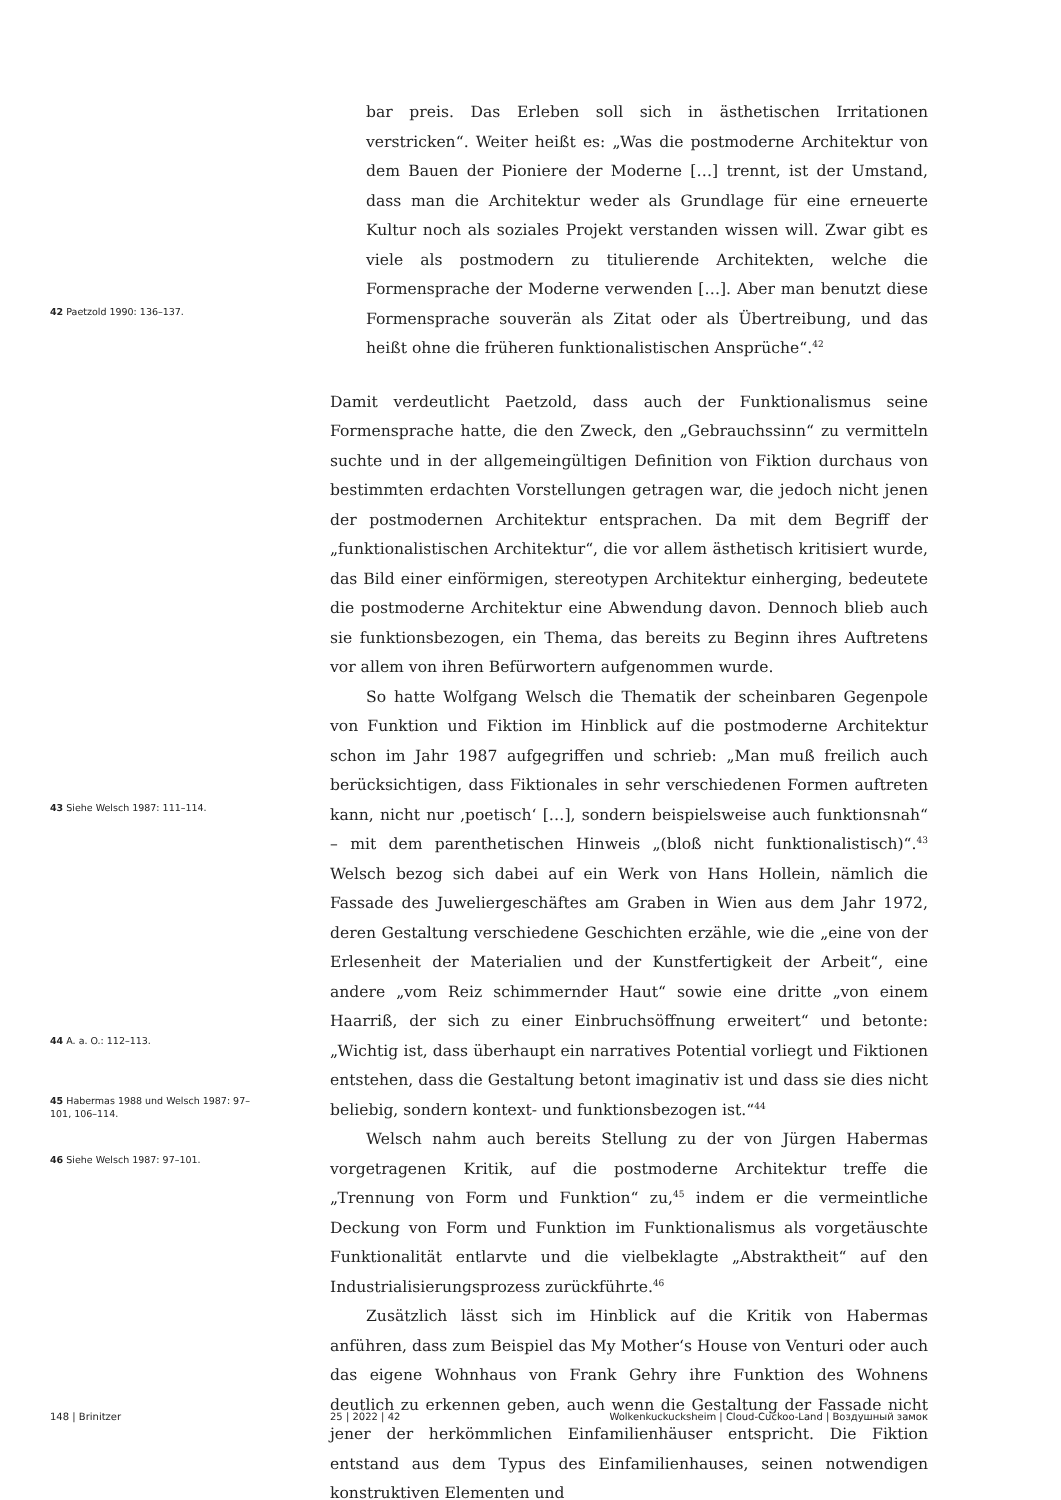bar preis. Das Erleben soll sich in ästhetischen Irritationen verstricken“. Weiter heißt es: „Was die postmoderne Architektur von dem Bauen der Pioniere der Moderne […] trennt, ist der Umstand, dass man die Architektur weder als Grundlage für eine erneuerte Kultur noch als soziales Projekt verstanden wissen will. Zwar gibt es viele als postmodern zu titulierende Architekten, welche die Formensprache der Moderne verwenden […]. Aber man benutzt diese Formensprache souverän als Zitat oder als Übertreibung, und das heißt ohne die früheren funktionalistischen Ansprüche“.<sup>42</sup>
Damit verdeutlicht Paetzold, dass auch der Funktionalismus seine Formensprache hatte, die den Zweck, den „Gebrauchssinn“ zu vermitteln suchte und in der allgemeingültigen Definition von Fiktion durchaus von bestimmten erdachten Vorstellungen getragen war, die jedoch nicht jenen der postmodernen Architektur entsprachen. Da mit dem Begriff der „funktionalistischen Architektur“, die vor allem ästhetisch kritisiert wurde, das Bild einer einförmigen, stereotypen Architektur einherging, bedeutete die postmoderne Architektur eine Abwendung davon. Dennoch blieb auch sie funktionsbezogen, ein Thema, das bereits zu Beginn ihres Auftretens vor allem von ihren Befürwortern aufgenommen wurde.
So hatte Wolfgang Welsch die Thematik der scheinbaren Gegenpole von Funktion und Fiktion im Hinblick auf die postmoderne Architektur schon im Jahr 1987 aufgegriffen und schrieb: „Man muß freilich auch berücksichtigen, dass Fiktionales in sehr verschiedenen Formen auftreten kann, nicht nur ‚poetisch‘ […], sondern beispielsweise auch funktionsnah“ – mit dem parenthetischen Hinweis „(bloß nicht funktionalistisch)“.<sup>43</sup> Welsch bezog sich dabei auf ein Werk von Hans Hollein, nämlich die Fassade des Juweliergeschäftes am Graben in Wien aus dem Jahr 1972, deren Gestaltung verschiedene Geschichten erzähle, wie die „eine von der Erlesenheit der Materialien und der Kunstfertigkeit der Arbeit“, eine andere „vom Reiz schimmernder Haut“ sowie eine dritte „von einem Haarriß, der sich zu einer Einbruchsöffnung erweitert“ und betonte: „Wichtig ist, dass überhaupt ein narratives Potential vorliegt und Fiktionen entstehen, dass die Gestaltung betont imaginativ ist und dass sie dies nicht beliebig, sondern kontext- und funktionsbezogen ist.“<sup>44</sup>
Welsch nahm auch bereits Stellung zu der von Jürgen Habermas vorgetragenen Kritik, auf die postmoderne Architektur treffe die „Trennung von Form und Funktion“ zu,<sup>45</sup> indem er die vermeintliche Deckung von Form und Funktion im Funktionalismus als vorgetäuschte Funktionalität entlarvte und die vielbeklagte „Abstraktheit“ auf den Industrialisierungsprozess zurückführte.<sup>46</sup>
Zusätzlich lässt sich im Hinblick auf die Kritik von Habermas anführen, dass zum Beispiel das My Mother‘s House von Venturi oder auch das eigene Wohnhaus von Frank Gehry ihre Funktion des Wohnens deutlich zu erkennen geben, auch wenn die Gestaltung der Fassade nicht jener der herkömmlichen Einfamilienhäuser entspricht. Die Fiktion entstand aus dem Typus des Einfamilienhauses, seinen notwendigen konstruktiven Elementen und
42 Paetzold 1990: 136–137.
43 Siehe Welsch 1987: 111–114.
44 A. a. O.: 112–113.
45 Habermas 1988 und Welsch 1987: 97–101, 106–114.
46 Siehe Welsch 1987: 97–101.
148 | Brinitzer 25 | 2022 | 42 Wolkenkuckucksheim | Cloud-Cuckoo-Land | Воздушный замок